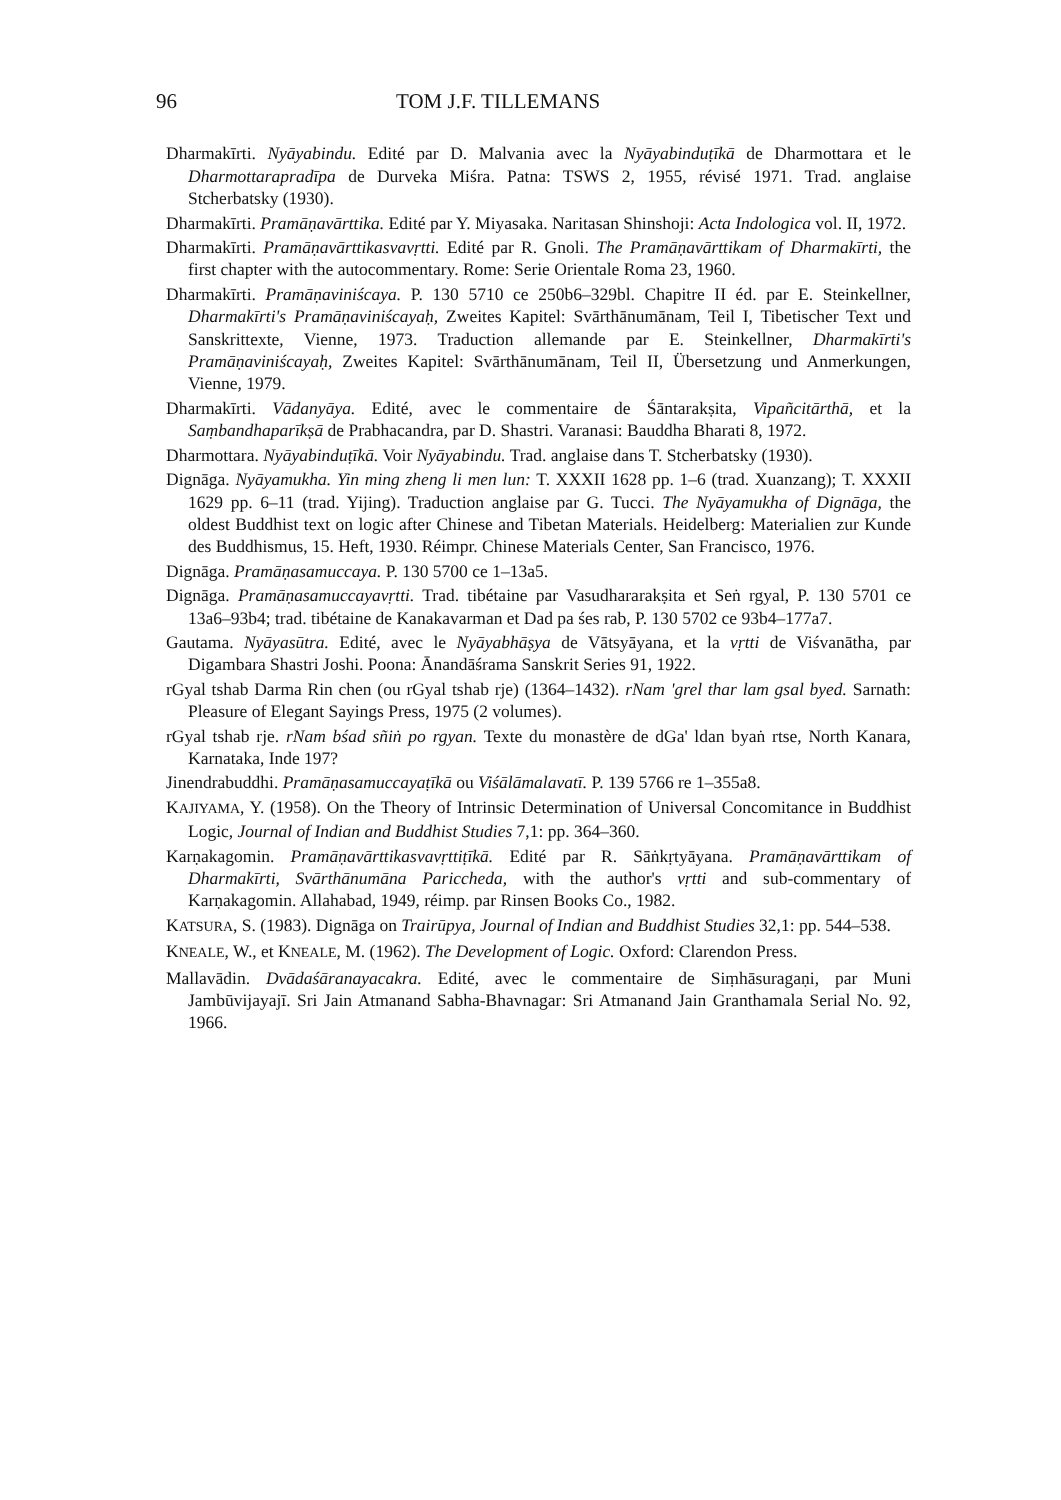96 TOM J.F. TILLEMANS
Dharmakīrti. Nyāyabindu. Edité par D. Malvania avec la Nyāyabinduṭīkā de Dharmottara et le Dharmottarapradīpa de Durveka Miśra. Patna: TSWS 2, 1955, révisé 1971. Trad. anglaise Stcherbatsky (1930).
Dharmakīrti. Pramāṇavārttika. Edité par Y. Miyasaka. Naritasan Shinshoji: Acta Indologica vol. II, 1972.
Dharmakīrti. Pramāṇavārttikasvavṛtti. Edité par R. Gnoli. The Pramāṇavārttikam of Dharmakīrti, the first chapter with the autocommentary. Rome: Serie Orientale Roma 23, 1960.
Dharmakīrti. Pramāṇaviniścaya. P. 130 5710 ce 250b6–329bl. Chapitre II éd. par E. Steinkellner, Dharmakīrti's Pramāṇaviniścayaḥ, Zweites Kapitel: Svārthānumānam, Teil I, Tibetischer Text und Sanskrittexte, Vienne, 1973. Traduction allemande par E. Steinkellner, Dharmakīrti's Pramāṇaviniścayaḥ, Zweites Kapitel: Svārthānumānam, Teil II, Übersetzung und Anmerkungen, Vienne, 1979.
Dharmakīrti. Vādanyāya. Edité, avec le commentaire de Śāntarakṣita, Vipañcitārthā, et la Saṃbandhaparīkṣā de Prabhacandra, par D. Shastri. Varanasi: Bauddha Bharati 8, 1972.
Dharmottara. Nyāyabinduṭīkā. Voir Nyāyabindu. Trad. anglaise dans T. Stcherbatsky (1930).
Dignāga. Nyāyamukha. Yin ming zheng li men lun: T. XXXII 1628 pp. 1–6 (trad. Xuanzang); T. XXXII 1629 pp. 6–11 (trad. Yijing). Traduction anglaise par G. Tucci. The Nyāyamukha of Dignāga, the oldest Buddhist text on logic after Chinese and Tibetan Materials. Heidelberg: Materialien zur Kunde des Buddhismus, 15. Heft, 1930. Réimpr. Chinese Materials Center, San Francisco, 1976.
Dignāga. Pramāṇasamuccaya. P. 130 5700 ce 1–13a5.
Dignāga. Pramāṇasamuccayavṛtti. Trad. tibétaine par Vasudhararakṣita et Seṅ rgyal, P. 130 5701 ce 13a6–93b4; trad. tibétaine de Kanakavarman et Dad pa śes rab, P. 130 5702 ce 93b4–177a7.
Gautama. Nyāyasūtra. Edité, avec le Nyāyabhāṣya de Vātsyāyana, et la vṛtti de Viśvanātha, par Digambara Shastri Joshi. Poona: Ānandāśrama Sanskrit Series 91, 1922.
rGyal tshab Darma Rin chen (ou rGyal tshab rje) (1364–1432). rNam 'grel thar lam gsal byed. Sarnath: Pleasure of Elegant Sayings Press, 1975 (2 volumes).
rGyal tshab rje. rNam bśad sñiṅ po rgyan. Texte du monastère de dGa' ldan byaṅ rtse, North Kanara, Karnataka, Inde 197?
Jinendrabuddhi. Pramāṇasamuccayaṭīkā ou Viśālāmalavatī. P. 139 5766 re 1–355a8.
KAJIYAMA, Y. (1958). On the Theory of Intrinsic Determination of Universal Concomitance in Buddhist Logic, Journal of Indian and Buddhist Studies 7,1: pp. 364–360.
Karṇakagomin. Pramāṇavārttikasvavṛttiṭīkā. Edité par R. Sāṅkṛtyāyana. Pramāṇavārttikam of Dharmakīrti, Svārthānumāna Pariccheda, with the author's vṛtti and sub-commentary of Karṇakagomin. Allahabad, 1949, réimp. par Rinsen Books Co., 1982.
KATSURA, S. (1983). Dignāga on Trairūpya, Journal of Indian and Buddhist Studies 32,1: pp. 544–538.
KNEALE, W., et KNEALE, M. (1962). The Development of Logic. Oxford: Clarendon Press.
Mallavādin. Dvādaśāranayacakra. Edité, avec le commentaire de Siṃhāsuragaṇi, par Muni Jambūvijayajī. Sri Jain Atmanand Sabha-Bhavnagar: Sri Atmanand Jain Granthamala Serial No. 92, 1966.